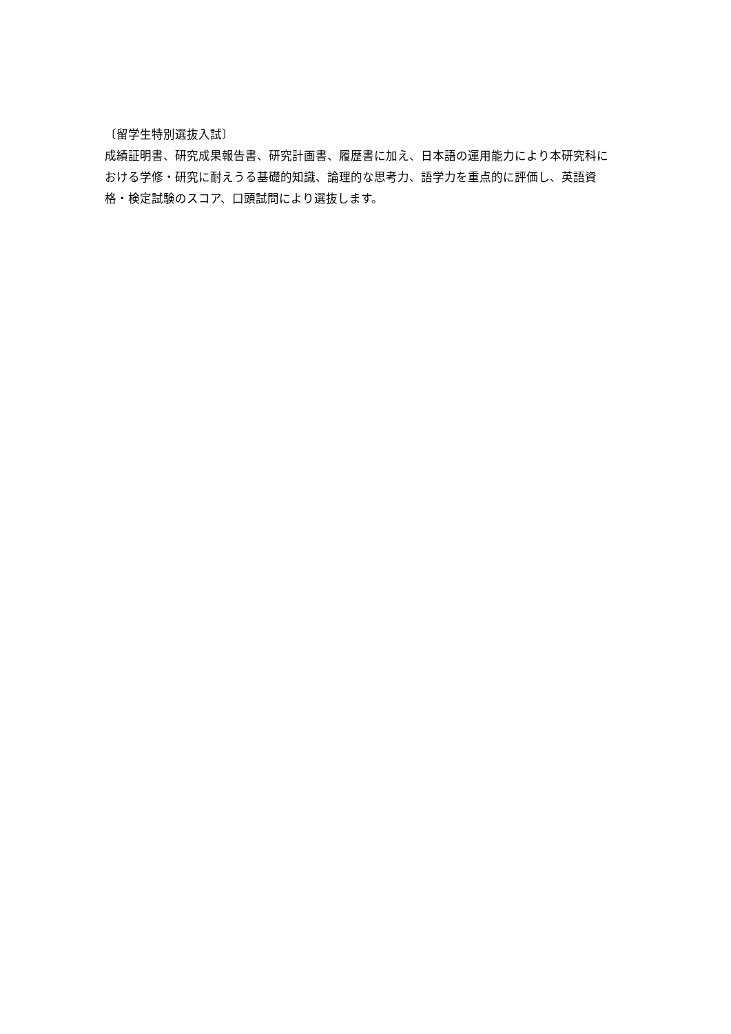〔留学生特別選抜入試〕
成績証明書、研究成果報告書、研究計画書、履歴書に加え、日本語の運用能力により本研究科における学修・研究に耐えうる基礎的知識、論理的な思考力、語学力を重点的に評価し、英語資格・検定試験のスコア、口頭試問により選抜します。